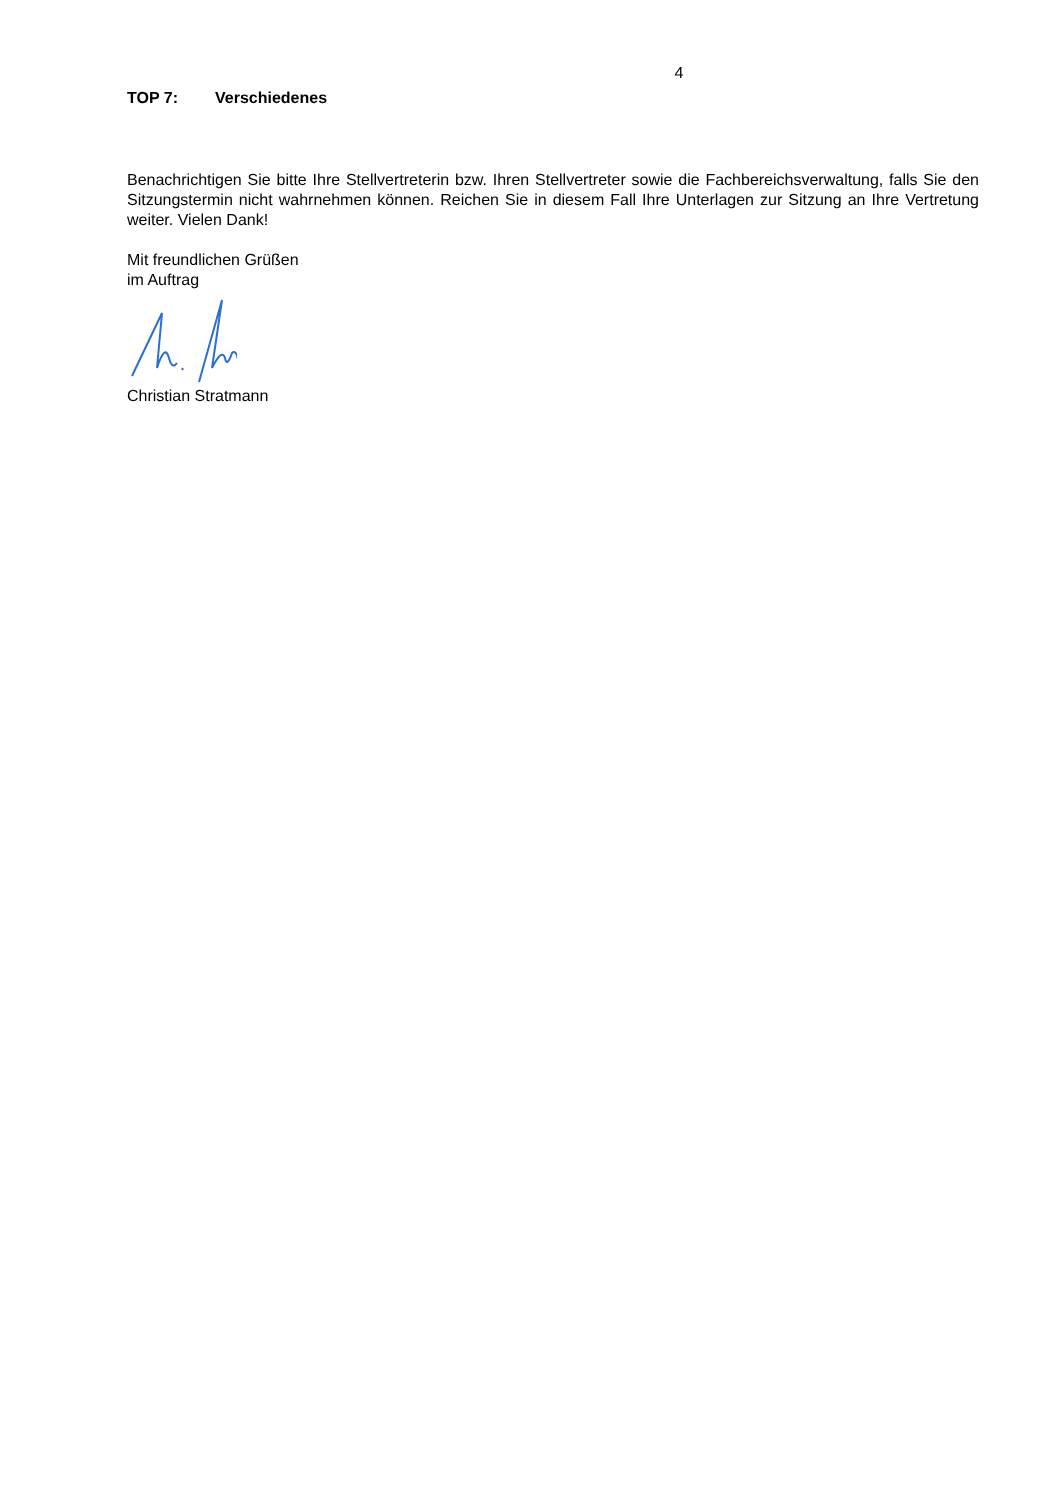4
TOP 7: Verschiedenes
Benachrichtigen Sie bitte Ihre Stellvertreterin bzw. Ihren Stellvertreter sowie die Fachbereichsverwaltung, falls Sie den Sitzungstermin nicht wahrnehmen können. Reichen Sie in diesem Fall Ihre Unterlagen zur Sitzung an Ihre Vertretung weiter. Vielen Dank!
Mit freundlichen Grüßen
im Auftrag
Christian Stratmann